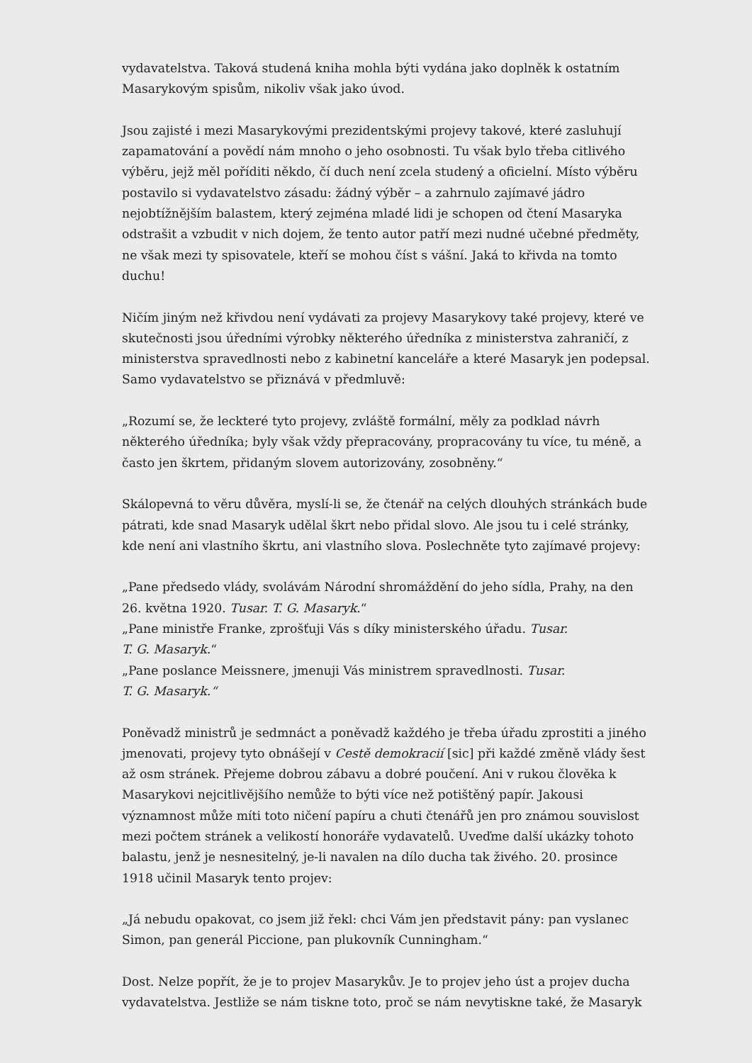vydavatelstva. Taková studená kniha mohla býti vydána jako doplněk k ostatním Masarykovým spisům, nikoliv však jako úvod.
Jsou zajisté i mezi Masarykovými prezidentskými projevy takové, které zasluhují zapamatování a povědí nám mnoho o jeho osobnosti. Tu však bylo třeba citlivého výběru, jejž měl poříditi někdo, čí duch není zcela studený a oficielní. Místo výběru postavilo si vydavatelstvo zásadu: žádný výběr – a zahrnulo zajímavé jádro nejobtížnějším balastem, který zejména mladé lidi je schopen od čtení Masaryka odstrašit a vzbudit v nich dojem, že tento autor patří mezi nudné učebné předměty, ne však mezi ty spisovatele, kteří se mohou číst s vášní. Jaká to křivda na tomto duchu!
Ničím jiným než křivdou není vydávati za projevy Masarykovy také projevy, které ve skutečnosti jsou úředními výrobky některého úředníka z ministerstva zahraničí, z ministerstva spravedlnosti nebo z kabinetní kanceláře a které Masaryk jen podepsal. Samo vydavatelstvo se přiznává v předmluvě:
„Rozumí se, že leckteré tyto projevy, zvláště formální, měly za podklad návrh některého úředníka; byly však vždy přepracovány, propracovány tu více, tu méně, a často jen škrtem, přidaným slovem autorizovány, zosobněny.“
Skálopevná to věru důvěra, myslí-li se, že čtenář na celých dlouhých stránkách bude pátrati, kde snad Masaryk udělal škrt nebo přidal slovo. Ale jsou tu i celé stránky, kde není ani vlastního škrtu, ani vlastního slova. Poslechněte tyto zajímavé projevy:
„Pane předsedo vlády, svolávám Národní shromáždění do jeho sídla, Prahy, na den 26. května 1920. Tusar. T. G. Masaryk.“
„Pane ministře Franke, zprošťuji Vás s díky ministerského úřadu. Tusar.
T. G. Masaryk.“
„Pane poslance Meissnere, jmenuji Vás ministrem spravedlnosti. Tusar.
T. G. Masaryk.“
Poněvadž ministrů je sedmnáct a poněvadž každého je třeba úřadu zprostiti a jiného jmenovati, projevy tyto obnášejí v Cestě demokracií [sic] při každé změně vlády šest až osm stránek. Přejeme dobrou zábavu a dobré poučení. Ani v rukou člověka k Masarykovi nejcitlivějšího nemůže to býti více než potištěný papír. Jakousi významnost může míti toto ničení papíru a chuti čtenářů jen pro známou souvislost mezi počtem stránek a velikostí honoráře vydavatelů. Uveďme další ukázky tohoto balastu, jenž je nesnesitelný, je-li navalen na dílo ducha tak živého. 20. prosince 1918 učinil Masaryk tento projev:
„Já nebudu opakovat, co jsem již řekl: chci Vám jen představit pány: pan vyslanec Simon, pan generál Piccione, pan plukovník Cunningham.“
Dost. Nelze popřít, že je to projev Masarykův. Je to projev jeho úst a projev ducha vydavatelstva. Jestliže se nám tiskne toto, proč se nám nevytiskne také, že Masaryk